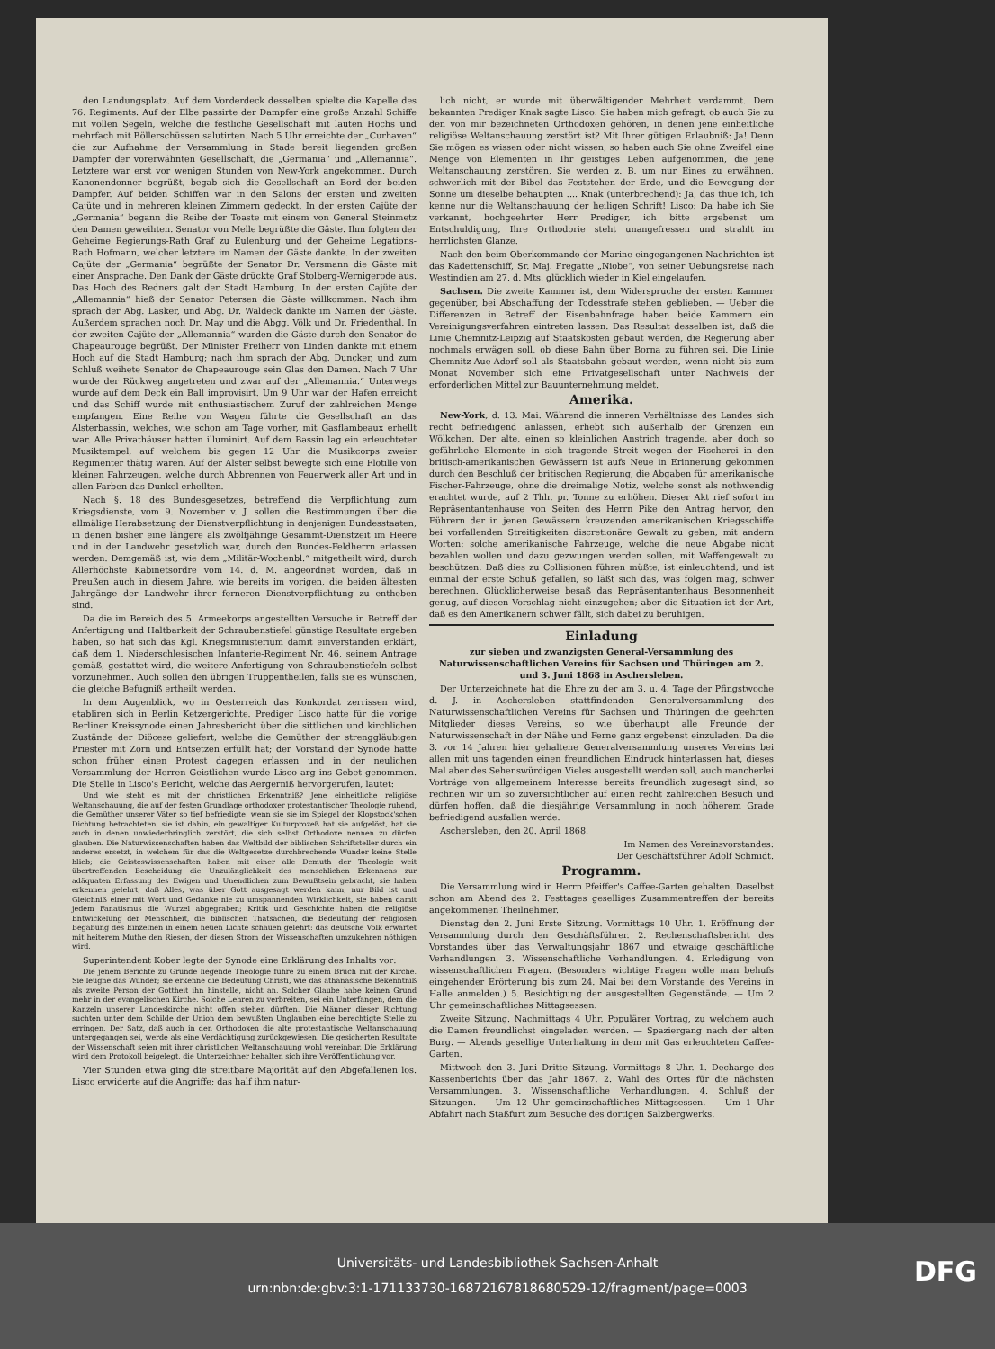den Landungsplatz. Auf dem Vorderdeck desselben spielte die Kapelle des 76. Regiments. Auf der Elbe passirte der Dampfer eine große Anzahl Schiffe mit vollen Segeln, welche die festliche Gesellschaft mit lauten Hochs und mehrfach mit Böllerschüssen salutirten. Nach 5 Uhr erreichte der „Curhaven“ die zur Aufnahme der Versammlung in Stade bereit liegenden großen Dampfer der vorerwähnten Gesellschaft, die „Germania“ und „Allemannia“. Letztere war erst vor wenigen Stunden von New-York angekommen. Durch Kanonendonner begrüßt, begab sich die Gesellschaft an Bord der beiden Dampfer. Auf beiden Schiffen war in den Salons der ersten und zweiten Cajüte und in mehreren kleinen Zimmern gedeckt. In der ersten Cajüte der „Germania“ begann die Reihe der Toaste mit einem von General Steinmetz den Damen geweihten. Senator von Melle begrüßte die Gäste. Ihm folgten der Geheime Regierungs-Rath Graf zu Eulenburg und der Geheime Legations-Rath Hofmann, welcher letztere im Namen der Gäste dankte. In der zweiten Cajüte der „Germania“ begrüßte der Senator Dr. Versmann die Gäste mit einer Ansprache. Den Dank der Gäste drückte Graf Stolberg-Wernigerode aus. Das Hoch des Redners galt der Stadt Hamburg. In der ersten Cajüte der „Allemannia“ hieß der Senator Petersen die Gäste willkommen. Nach ihm sprach der Abg. Lasker, und Abg. Dr. Waldeck dankte im Namen der Gäste. Außerdem sprachen noch Dr. May und die Abgg. Völk und Dr. Friedenthal. In der zweiten Cajüte der „Allemannia“ wurden die Gäste durch den Senator de Chapeaurouge begrüßt. Der Minister Freiherr von Linden dankte mit einem Hoch auf die Stadt Hamburg; nach ihm sprach der Abg. Duncker, und zum Schluß weihete Senator de Chapeaurouge sein Glas den Damen. Nach 7 Uhr wurde der Rückweg angetreten und zwar auf der „Allemannia.“ Unterwegs wurde auf dem Deck ein Ball improvisirt. Um 9 Uhr war der Hafen erreicht und das Schiff wurde mit enthusiastischem Zuruf der zahlreichen Menge empfangen. Eine Reihe von Wagen führte die Gesellschaft an das Alsterbassin, welches, wie schon am Tage vorher, mit Gasflambeaux erhellt war. Alle Privathäuser hatten illuminirt. Auf dem Bassin lag ein erleuchteter Musiktempel, auf welchem bis gegen 12 Uhr die Musikcorps zweier Regimenter thätig waren. Auf der Alster selbst bewegte sich eine Flotille von kleinen Fahrzeugen, welche durch Abbrennen von Feuerwerk aller Art und in allen Farben das Dunkel erhellten.
Nach §. 18 des Bundesgesetzes, betreffend die Verpflichtung zum Kriegsdienste, vom 9. November v. J. sollen die Bestimmungen über die allmälige Herabsetzung der Dienstverpflichtung in denjenigen Bundesstaaten, in denen bisher eine längere als zwölfjährige Gesammt-Dienstzeit im Heere und in der Landwehr gesetzlich war, durch den Bundes-Feldherrn erlassen werden. Demgemäß ist, wie dem „Militär-Wochenbl.“ mitgetheilt wird, durch Allerhöchste Kabinetsordre vom 14. d. M. angeordnet worden, daß in Preußen auch in diesem Jahre, wie bereits im vorigen, die beiden ältesten Jahrgänge der Landwehr ihrer ferneren Dienstverpflichtung zu entheben sind.
Da die im Bereich des 5. Armeekorps angestellten Versuche in Betreff der Anfertigung und Haltbarkeit der Schraubenstiefel günstige Resultate ergeben haben, so hat sich das Kgl. Kriegsministerium damit einverstanden erklärt, daß dem 1. Niederschlesischen Infanterie-Regiment Nr. 46, seinem Antrage gemäß, gestattet wird, die weitere Anfertigung von Schraubenstiefeln selbst vorzunehmen. Auch sollen den übrigen Truppentheilen, falls sie es wünschen, die gleiche Befugniß ertheilt werden.
In dem Augenblick, wo in Oesterreich das Konkordat zerrissen wird, etabliren sich in Berlin Ketzergerichte. Prediger Lisco hatte für die vorige Berliner Kreissynode einen Jahresbericht über die sittlichen und kirchlichen Zustände der Diöcese geliefert, welche die Gemüther der strenggläubigen Priester mit Zorn und Entsetzen erfüllt hat; der Vorstand der Synode hatte schon früher einen Protest dagegen erlassen und in der neulichen Versammlung der Herren Geistlichen wurde Lisco arg ins Gebet genommen. Die Stelle in Lisco's Bericht, welche das Aergerniß hervorgerufen, lautet:
Und wie steht es mit der christlichen Erkenntniß? Jene einheitliche religiöse Weltanschauung, die auf der festen Grundlage orthodoxer protestantischer Theologie ruhend, die Gemüther unserer Väter so tief befriedigte, wenn sie sie im Spiegel der Klopstock'schen Dichtung betrachteten, sie ist dahin, ein gewaltiger Kulturprozeß hat sie aufgelöst, hat sie auch in denen unwiederbringlich zerstört, die sich selbst Orthodoxe nennen zu dürfen glauben. Die Naturwissenschaften haben das Weltbild der biblischen Schriftsteller durch ein anderes ersetzt, in welchem für das die Weltgesetze durchbrechende Wunder keine Stelle blieb; die Geisteswissenschaften haben mit einer alle Demuth der Theologie weit übertreffenden Bescheidung die Unzulänglichkeit des menschlichen Erkennens zur adäquaten Erfassung des Ewigen und Unendlichen zum Bewußtsein gebracht, sie haben erkennen gelehrt, daß Alles, was über Gott ausgesagt werden kann, nur Bild ist und Gleichniß einer mit Wort und Gedanke nie zu umspannenden Wirklichkeit, sie haben damit jedem Fanatismus die Wurzel abgegraben; Kritik und Geschichte haben die religiöse Entwickelung der Menschheit, die biblischen Thatsachen, die Bedeutung der religiösen Begabung des Einzelnen in einem neuen Lichte schauen gelehrt: das deutsche Volk erwartet mit heiterem Muthe den Riesen, der diesen Strom der Wissenschaften umzukehren nöthigen wird.
Superintendent Kober legte der Synode eine Erklärung des Inhalts vor:
Die jenem Berichte zu Grunde liegende Theologie führe zu einem Bruch mit der Kirche. Sie leugne das Wunder; sie erkenne die Bedeutung Christi, wie das athanasische Bekenntniß als zweite Person der Gottheit ihn hinstelle, nicht an. Solcher Glaube habe keinen Grund mehr in der evangelischen Kirche. Solche Lehren zu verbreiten, sei ein Unterfangen, dem die Kanzeln unserer Landeskirche nicht offen stehen dürften. Die Männer dieser Richtung suchten unter dem Schilde der Union dem bewußten Unglauben eine berechtigte Stelle zu erringen. Der Satz, daß auch in den Orthodoxen die alte protestantische Weltanschauung untergegangen sei, werde als eine Verdächtigung zurückgewiesen. Die gesicherten Resultate der Wissenschaft seien mit ihrer christlichen Weltanschauung wohl vereinbar. Die Erklärung wird dem Protokoll beigelegt, die Unterzeichner behalten sich ihre Veröffentlichung vor.
Vier Stunden etwa ging die streitbare Majorität auf den Abgefallenen los. Lisco erwiderte auf die Angriffe; das half ihm natur-
lich nicht, er wurde mit überwältigender Mehrheit verdammt. Dem bekannten Prediger Knak sagte Lisco: Sie haben mich gefragt, ob auch Sie zu den von mir bezeichneten Orthodoxen gehören, in denen jene einheitliche religiöse Weltanschauung zerstört ist? Mit Ihrer gütigen Erlaubniß: Ja! Denn Sie mögen es wissen oder nicht wissen, so haben auch Sie ohne Zweifel eine Menge von Elementen in Ihr geistiges Leben aufgenommen, die jene Weltanschauung zerstören, Sie werden z. B. um nur Eines zu erwähnen, schwerlich mit der Bibel das Feststehen der Erde, und die Bewegung der Sonne um dieselbe behaupten .... Knak (unterbrechend): Ja, das thue ich, ich kenne nur die Weltanschauung der heiligen Schrift! Lisco: Da habe ich Sie verkannt, hochgeehrter Herr Prediger, ich bitte ergebenst um Entschuldigung, Ihre Orthodorie steht unangefressen und strahlt im herrlichsten Glanze.
Nach den beim Oberkommando der Marine eingegangenen Nachrichten ist das Kadettenschiff, Sr. Maj. Fregatte „Niobe“, von seiner Uebungsreise nach Westindien am 27. d. Mts. glücklich wieder in Kiel eingelaufen.
Sachsen. Die zweite Kammer ist, dem Widerspruche der ersten Kammer gegenüber, bei Abschaffung der Todesstrafe stehen geblieben. — Ueber die Differenzen in Betreff der Eisenbahnfrage haben beide Kammern ein Vereinigungsverfahren eintreten lassen. Das Resultat desselben ist, daß die Linie Chemnitz-Leipzig auf Staatskosten gebaut werden, die Regierung aber nochmals erwägen soll, ob diese Bahn über Borna zu führen sei. Die Linie Chemnitz-Aue-Adorf soll als Staatsbahn gebaut werden, wenn nicht bis zum Monat November sich eine Privatgesellschaft unter Nachweis der erforderlichen Mittel zur Bauunternehmung meldet.
Amerika.
New-York, d. 13. Mai. Während die inneren Verhältnisse des Landes sich recht befriedigend anlassen, erhebt sich außerhalb der Grenzen ein Wölkchen. Der alte, einen so kleinlichen Anstrich tragende, aber doch so gefährliche Elemente in sich tragende Streit wegen der Fischerei in den britisch-amerikanischen Gewässern ist aufs Neue in Erinnerung gekommen durch den Beschluß der britischen Regierung, die Abgaben für amerikanische Fischer-Fahrzeuge, ohne die dreimalige Notiz, welche sonst als nothwendig erachtet wurde, auf 2 Thlr. pr. Tonne zu erhöhen. Dieser Akt rief sofort im Repräsentantenhause von Seiten des Herrn Pike den Antrag hervor, den Führern der in jenen Gewässern kreuzenden amerikanischen Kriegsschiffe bei vorfallenden Streitigkeiten discretionäre Gewalt zu geben, mit andern Worten: solche amerikanische Fahrzeuge, welche die neue Abgabe nicht bezahlen wollen und dazu gezwungen werden sollen, mit Waffengewalt zu beschützen. Daß dies zu Collisionen führen müßte, ist einleuchtend, und ist einmal der erste Schuß gefallen, so läßt sich das, was folgen mag, schwer berechnen. Glücklicherweise besaß das Repräsentantenhaus Besonnenheit genug, auf diesen Vorschlag nicht einzugehen; aber die Situation ist der Art, daß es den Amerikanern schwer fällt, sich dabei zu beruhigen.
Einladung
zur sieben und zwanzigsten General-Versammlung des Naturwissenschaftlichen Vereins für Sachsen und Thüringen am 2. und 3. Juni 1868 in Aschersleben.
Der Unterzeichnete hat die Ehre zu der am 3. u. 4. Tage der Pfingstwoche d. J. in Aschersleben stattfindenden Generalversammlung des Naturwissenschaftlichen Vereins für Sachsen und Thüringen die geehrten Mitglieder dieses Vereins, so wie überhaupt alle Freunde der Naturwissenschaft in der Nähe und Ferne ganz ergebenst einzuladen. Da die 3. vor 14 Jahren hier gehaltene Generalversammlung unseres Vereins bei allen mit uns tagenden einen freundlichen Eindruck hinterlassen hat, dieses Mal aber des Sehenswürdigen Vieles ausgestellt werden soll, auch mancherlei Vorträge von allgemeinem Interesse bereits freundlich zugesagt sind, so rechnen wir um so zuversichtlicher auf einen recht zahlreichen Besuch und dürfen hoffen, daß die diesjährige Versammlung in noch höherem Grade befriedigend ausfallen werde.
Aschersleben, den 20. April 1868.
Im Namen des Vereinsvorstandes:
Der Geschäftsführer Adolf Schmidt.
Programm.
Die Versammlung wird in Herrn Pfeiffer's Caffee-Garten gehalten. Daselbst schon am Abend des 2. Festtages geselliges Zusammentreffen der bereits angekommenen Theilnehmer.
Dienstag den 2. Juni Erste Sitzung. Vormittags 10 Uhr. 1. Eröffnung der Versammlung durch den Geschäftsführer. 2. Rechenschaftsbericht des Vorstandes über das Verwaltungsjahr 1867 und etwaige geschäftliche Verhandlungen. 3. Wissenschaftliche Verhandlungen. 4. Erledigung von wissenschaftlichen Fragen. (Besonders wichtige Fragen wolle man behufs eingehender Erörterung bis zum 24. Mai bei dem Vorstande des Vereins in Halle anmelden.) 5. Besichtigung der ausgestellten Gegenstände. — Um 2 Uhr gemeinschaftliches Mittagsessen.
Zweite Sitzung. Nachmittags 4 Uhr. Populärer Vortrag, zu welchem auch die Damen freundlichst eingeladen werden. — Spaziergang nach der alten Burg. — Abends gesellige Unterhaltung in dem mit Gas erleuchteten Caffee-Garten.
Mittwoch den 3. Juni Dritte Sitzung. Vormittags 8 Uhr. 1. Decharge des Kassenberichts über das Jahr 1867. 2. Wahl des Ortes für die nächsten Versammlungen. 3. Wissenschaftliche Verhandlungen. 4. Schluß der Sitzungen. — Um 12 Uhr gemeinschaftliches Mittagsessen. — Um 1 Uhr Abfahrt nach Staßfurt zum Besuche des dortigen Salzbergwerks.
Universitäts- und Landesbibliothek Sachsen-Anhalt
urn:nbn:de:gbv:3:1-171133730-16872167818680529-12/fragment/page=0003
DFG